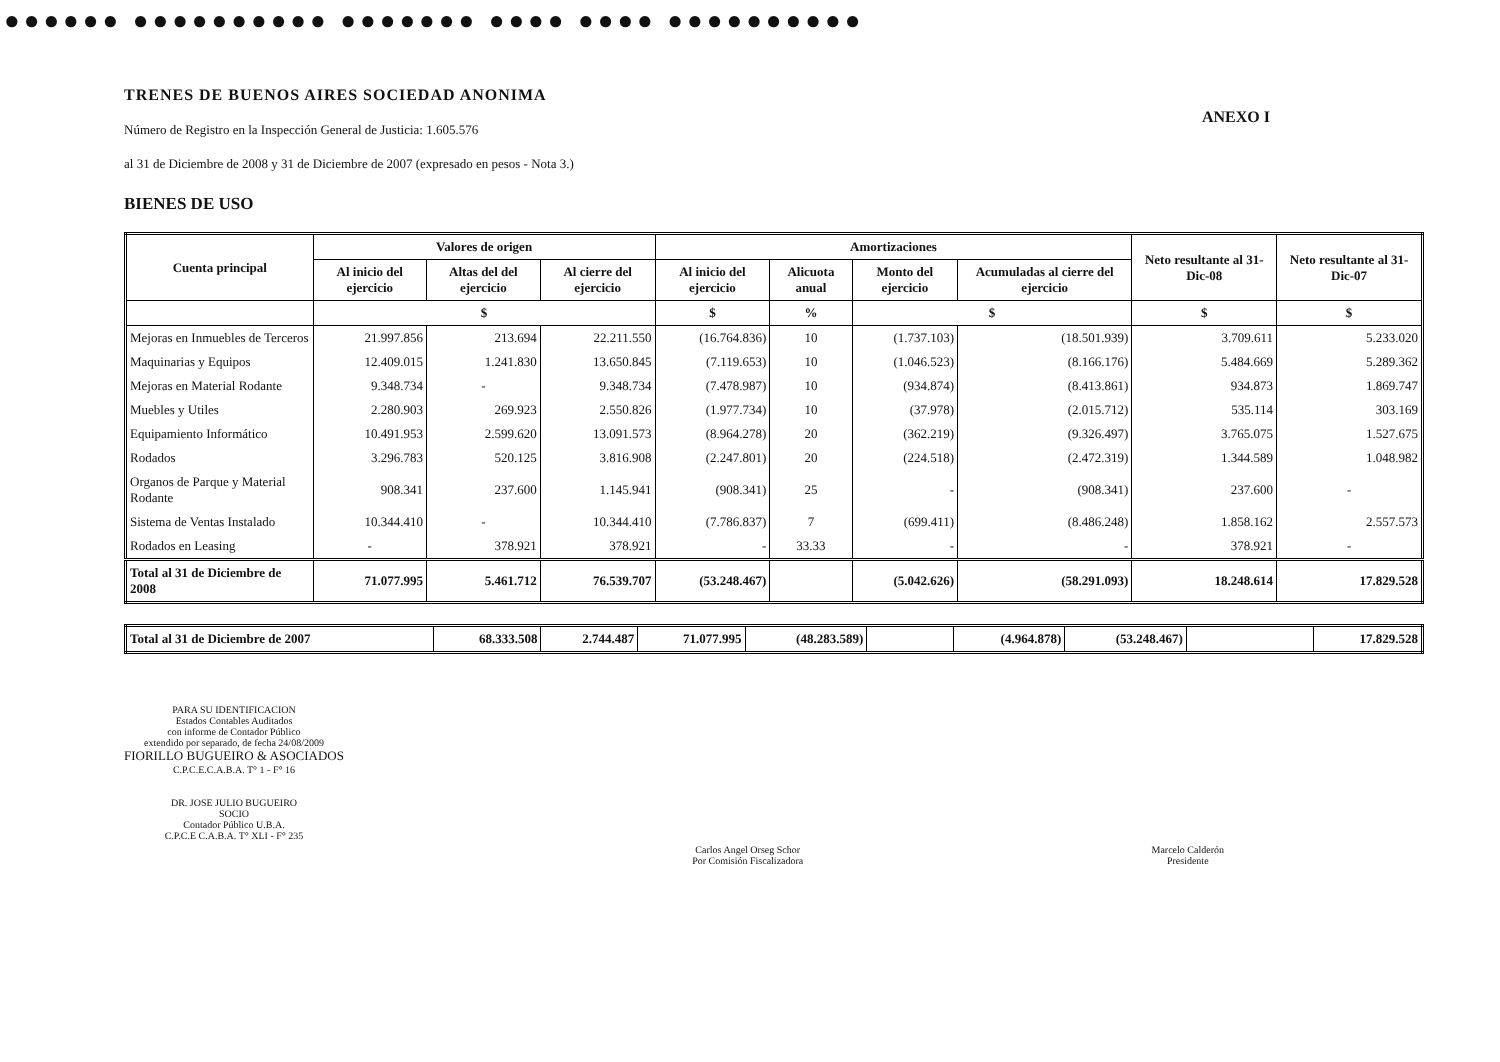●●●●●● ●●●●●●●●●● ●●●●●●● ●●●● ●●●● ●●●●●●●●●●
ANEXO I
TRENES DE BUENOS AIRES SOCIEDAD ANONIMA
Número de Registro en la Inspección General de Justicia: 1.605.576
al 31 de Diciembre de 2008 y 31 de Diciembre de 2007 (expresado en pesos - Nota 3.)
BIENES DE USO
| Cuenta principal | Valores de origen | | | Amortizaciones | | | | Neto resultante al 31-Dic-08 | Neto resultante al 31-Dic-07 |
| --- | --- | --- | --- | --- | --- | --- | --- | --- | --- |
| | Al inicio del ejercicio | Altas del del ejercicio | Al cierre del ejercicio | Al inicio del ejercicio | Alicuota anual | Monto del ejercicio | Acumuladas al cierre del ejercicio | | |
| | $ | | | $ | % | $ | | $ | $ |
| Mejoras en Inmuebles de Terceros | 21.997.856 | 213.694 | 22.211.550 | (16.764.836) | 10 | (1.737.103) | (18.501.939) | 3.709.611 | 5.233.020 |
| Maquinarias y Equipos | 12.409.015 | 1.241.830 | 13.650.845 | (7.119.653) | 10 | (1.046.523) | (8.166.176) | 5.484.669 | 5.289.362 |
| Mejoras en Material Rodante | 9.348.734 | - | 9.348.734 | (7.478.987) | 10 | (934.874) | (8.413.861) | 934.873 | 1.869.747 |
| Muebles y Utiles | 2.280.903 | 269.923 | 2.550.826 | (1.977.734) | 10 | (37.978) | (2.015.712) | 535.114 | 303.169 |
| Equipamiento Informático | 10.491.953 | 2.599.620 | 13.091.573 | (8.964.278) | 20 | (362.219) | (9.326.497) | 3.765.075 | 1.527.675 |
| Rodados | 3.296.783 | 520.125 | 3.816.908 | (2.247.801) | 20 | (224.518) | (2.472.319) | 1.344.589 | 1.048.982 |
| Organos de Parque y Material Rodante | 908.341 | 237.600 | 1.145.941 | (908.341) | 25 | - | (908.341) | 237.600 | - |
| Sistema de Ventas Instalado | 10.344.410 | - | 10.344.410 | (7.786.837) | 7 | (699.411) | (8.486.248) | 1.858.162 | 2.557.573 |
| Rodados en Leasing | - | 378.921 | 378.921 | - | 33.33 | - | - | 378.921 | - |
| Total al 31 de Diciembre de 2008 | 71.077.995 | 5.461.712 | 76.539.707 | (53.248.467) | | (5.042.626) | (58.291.093) | 18.248.614 | 17.829.528 |
| Total al 31 de Diciembre de 2007 | 68.333.508 | 2.744.487 | 71.077.995 | (48.283.589) | | (4.964.878) | (53.248.467) | | 17.829.528 |
PARA SU IDENTIFICACION
Estados Contables Auditados
con informe de Contador Público
extendido por separado, de fecha 24/08/2009
FIORILLO BUGUEIRO & ASOCIADOS
C.P.C.E.C.A.B.A. T° 1 - F° 16
DR. JOSE JULIO BUGUEIRO
SOCIO
Contador Público U.B.A.
C.P.C.E C.A.B.A. T° XLI - F° 235
Carlos Angel Orseg Schor
Por Comisión Fiscalizadora
Marcelo Calderón
Presidente